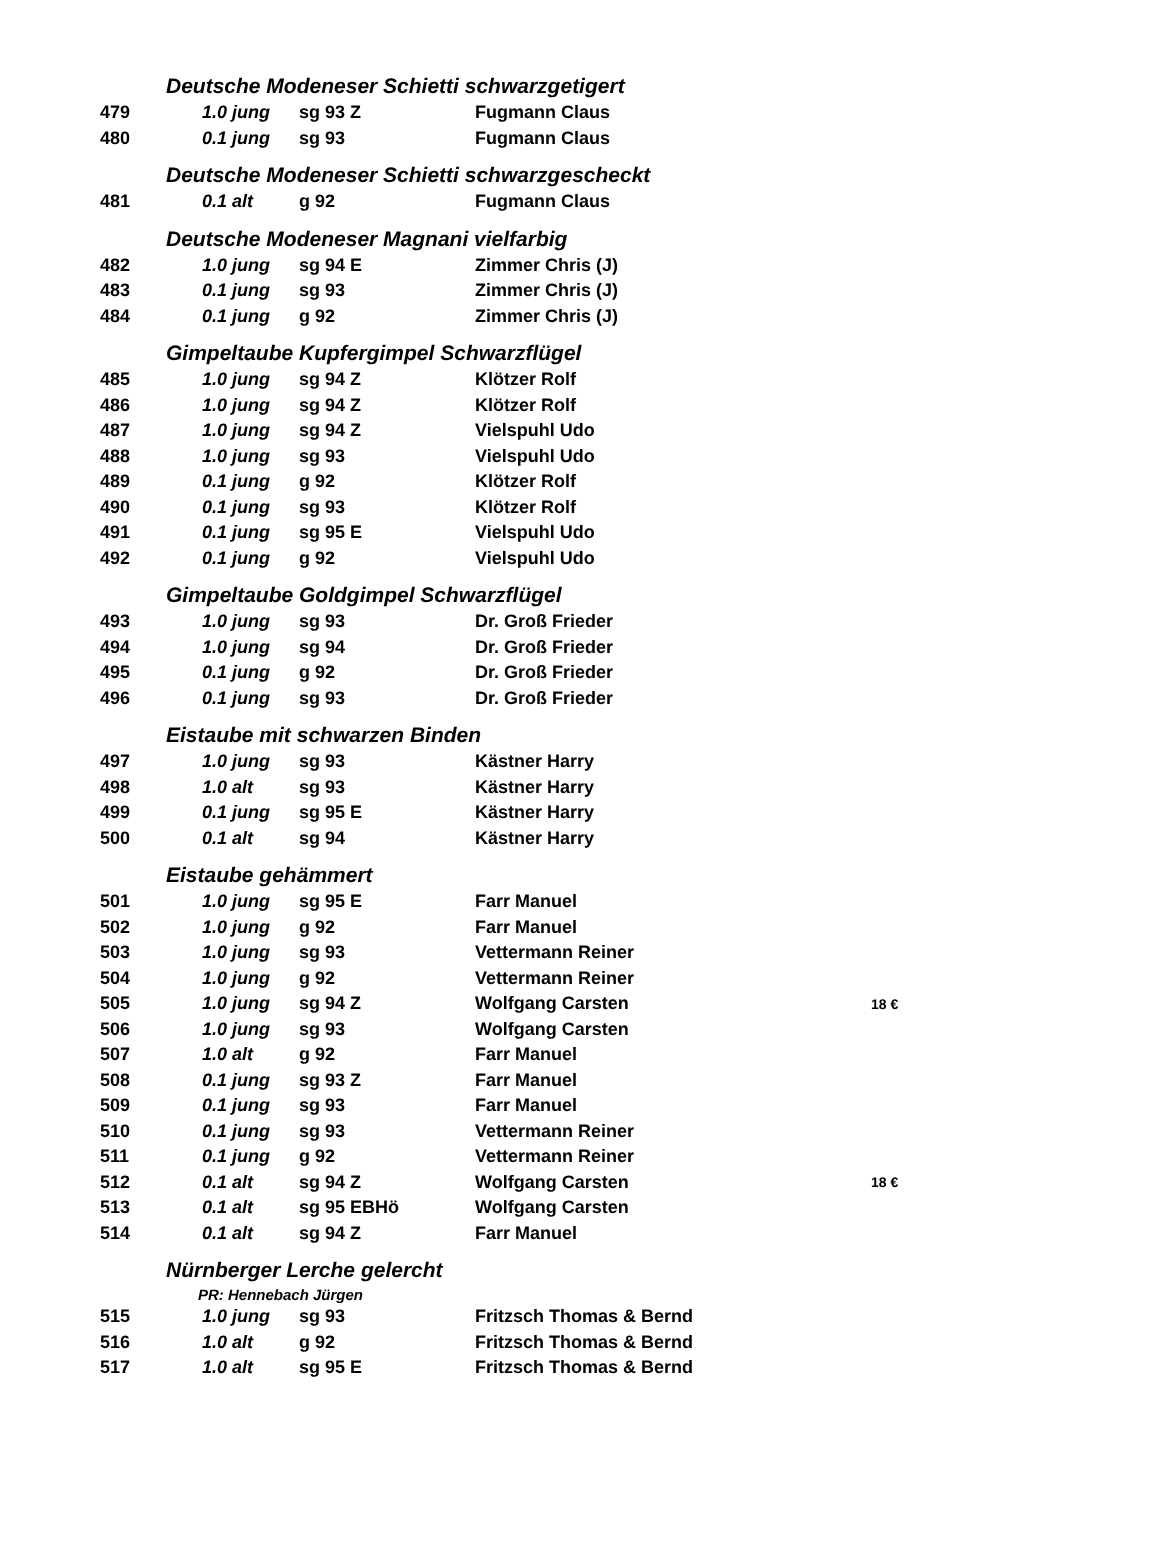| Deutsche Modeneser Schietti schwarzgetigert | | | | |
| 479 | 1.0 jung | sg 93 Z | Fugmann Claus | |
| 480 | 0.1 jung | sg 93 | Fugmann Claus | |
| Deutsche Modeneser Schietti schwarzgescheckt | | | | |
| 481 | 0.1 alt | g 92 | Fugmann Claus | |
| Deutsche Modeneser Magnani vielfarbig | | | | |
| 482 | 1.0 jung | sg 94 E | Zimmer Chris (J) | |
| 483 | 0.1 jung | sg 93 | Zimmer Chris (J) | |
| 484 | 0.1 jung | g 92 | Zimmer Chris (J) | |
| Gimpeltaube Kupfergimpel Schwarzflügel | | | | |
| 485 | 1.0 jung | sg 94 Z | Klötzer Rolf | |
| 486 | 1.0 jung | sg 94 Z | Klötzer Rolf | |
| 487 | 1.0 jung | sg 94 Z | Vielspuhl Udo | |
| 488 | 1.0 jung | sg 93 | Vielspuhl Udo | |
| 489 | 0.1 jung | g 92 | Klötzer Rolf | |
| 490 | 0.1 jung | sg 93 | Klötzer Rolf | |
| 491 | 0.1 jung | sg 95 E | Vielspuhl Udo | |
| 492 | 0.1 jung | g 92 | Vielspuhl Udo | |
| Gimpeltaube Goldgimpel Schwarzflügel | | | | |
| 493 | 1.0 jung | sg 93 | Dr. Groß Frieder | |
| 494 | 1.0 jung | sg 94 | Dr. Groß Frieder | |
| 495 | 0.1 jung | g 92 | Dr. Groß Frieder | |
| 496 | 0.1 jung | sg 93 | Dr. Groß Frieder | |
| Eistaube mit schwarzen Binden | | | | |
| 497 | 1.0 jung | sg 93 | Kästner Harry | |
| 498 | 1.0 alt | sg 93 | Kästner Harry | |
| 499 | 0.1 jung | sg 95 E | Kästner Harry | |
| 500 | 0.1 alt | sg 94 | Kästner Harry | |
| Eistaube gehämmert | | | | |
| 501 | 1.0 jung | sg 95 E | Farr Manuel | |
| 502 | 1.0 jung | g 92 | Farr Manuel | |
| 503 | 1.0 jung | sg 93 | Vettermann Reiner | |
| 504 | 1.0 jung | g 92 | Vettermann Reiner | |
| 505 | 1.0 jung | sg 94 Z | Wolfgang Carsten | 18 € |
| 506 | 1.0 jung | sg 93 | Wolfgang Carsten | |
| 507 | 1.0 alt | g 92 | Farr Manuel | |
| 508 | 0.1 jung | sg 93 Z | Farr Manuel | |
| 509 | 0.1 jung | sg 93 | Farr Manuel | |
| 510 | 0.1 jung | sg 93 | Vettermann Reiner | |
| 511 | 0.1 jung | g 92 | Vettermann Reiner | |
| 512 | 0.1 alt | sg 94 Z | Wolfgang Carsten | 18 € |
| 513 | 0.1 alt | sg 95 EBHö | Wolfgang Carsten | |
| 514 | 0.1 alt | sg 94 Z | Farr Manuel | |
| Nürnberger Lerche gelercht | | | | |
| PR: Hennebach Jürgen | | | | |
| 515 | 1.0 jung | sg 93 | Fritzsch Thomas & Bernd | |
| 516 | 1.0 alt | g 92 | Fritzsch Thomas & Bernd | |
| 517 | 1.0 alt | sg 95 E | Fritzsch Thomas & Bernd | |